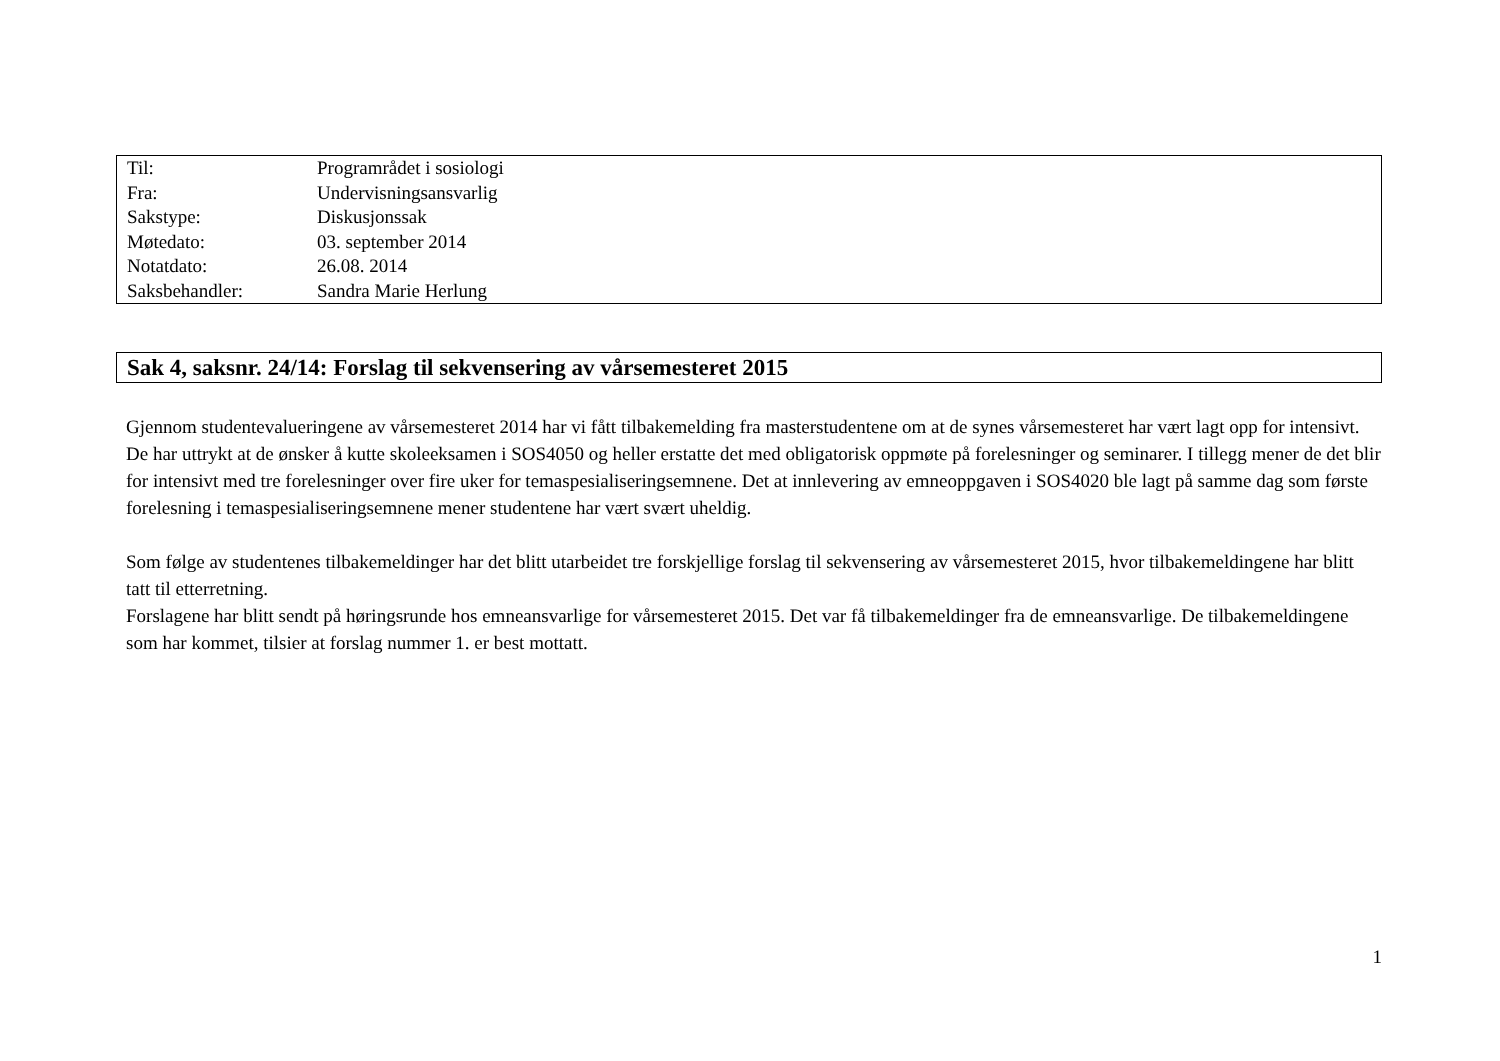| Til: | Programrådet i sosiologi |
| Fra: | Undervisningsansvarlig |
| Sakstype: | Diskusjonssak |
| Møtedato: | 03. september 2014 |
| Notatdato: | 26.08. 2014 |
| Saksbehandler: | Sandra Marie Herlung |
Sak 4, saksnr. 24/14: Forslag til sekvensering av vårsemesteret 2015
Gjennom studentevalueringene av vårsemesteret 2014 har vi fått tilbakemelding fra masterstudentene om at de synes vårsemesteret har vært lagt opp for intensivt. De har uttrykt at de ønsker å kutte skoleeksamen i SOS4050 og heller erstatte det med obligatorisk oppmøte på forelesninger og seminarer. I tillegg mener de det blir for intensivt med tre forelesninger over fire uker for temaspesialiseringsemnene. Det at innlevering av emneoppgaven i SOS4020 ble lagt på samme dag som første forelesning i temaspesialiseringsemnene mener studentene har vært svært uheldig.
Som følge av studentenes tilbakemeldinger har det blitt utarbeidet tre forskjellige forslag til sekvensering av vårsemesteret 2015, hvor tilbakemeldingene har blitt tatt til etterretning.
Forslagene har blitt sendt på høringsrunde hos emneansvarlige for vårsemesteret 2015. Det var få tilbakemeldinger fra de emneansvarlige. De tilbakemeldingene som har kommet, tilsier at forslag nummer 1. er best mottatt.
1